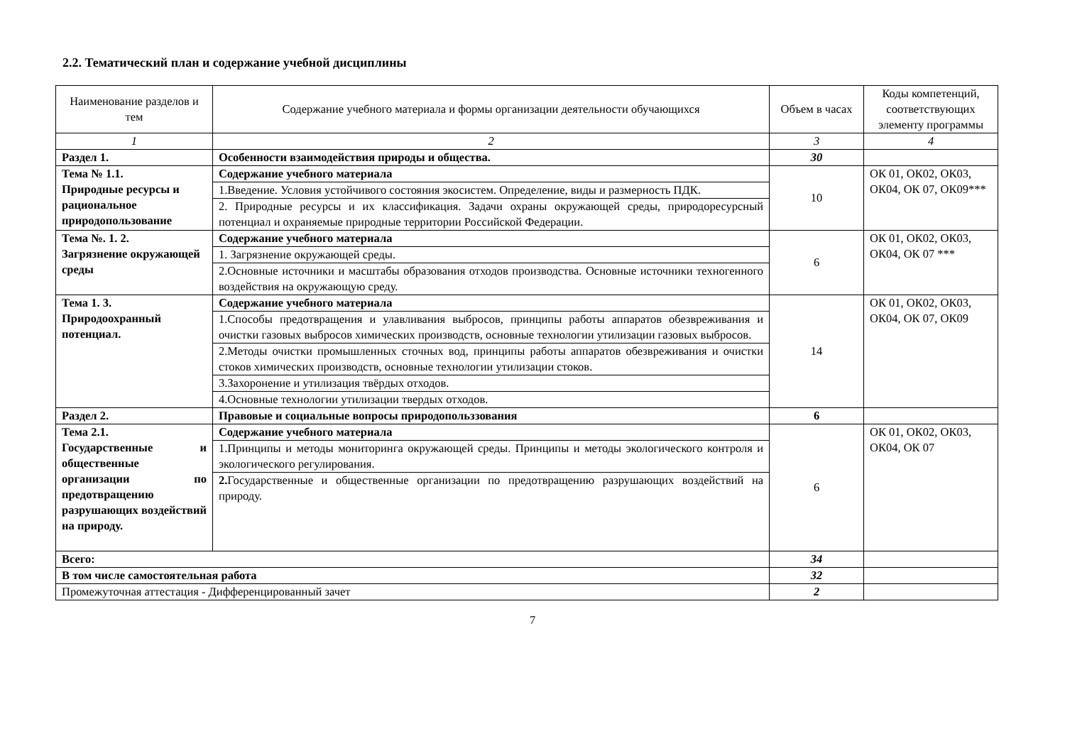2.2. Тематический план и содержание учебной дисциплины
| Наименование разделов и тем | Содержание учебного материала и формы организации деятельности обучающихся | Объем в часах | Коды компетенций, соответствующих элементу программы |
| --- | --- | --- | --- |
| 1 | 2 | 3 | 4 |
| Раздел 1. | Особенности взаимодействия природы и общества. | 30 | |
| Тема № 1.1. Природные ресурсы и рациональное природопользование | Содержание учебного материала | 10 | ОК 01, ОК02, ОК03, ОК04, ОК 07, ОК09*** |
| | 1.Введение. Условия устойчивого состояния экосистем. Определение, виды и размерность ПДК. | | |
| | 2. Природные ресурсы и их классификация. Задачи охраны окружающей среды, природоресурсный потенциал и охраняемые природные территории Российской Федерации. | | |
| Тема №. 1. 2. Загрязнение окружающей среды | Содержание учебного материала | 6 | ОК 01, ОК02, ОК03, ОК04, ОК 07 *** |
| | 1. Загрязнение окружающей среды. | | |
| | 2.Основные источники и масштабы образования отходов производства. Основные источники техногенного воздействия на окружающую среду. | | |
| Тема 1. 3. Природоохранный потенциал. | Содержание учебного материала | 14 | ОК 01, ОК02, ОК03, ОК04, ОК 07, ОК09 |
| | 1.Способы предотвращения и улавливания выбросов, принципы работы аппаратов обезвреживания и очистки газовых выбросов химических производств, основные технологии утилизации газовых выбросов. | | |
| | 2.Методы очистки промышленных сточных вод, принципы работы аппаратов обезвреживания и очистки стоков химических производств, основные технологии утилизации стоков. | | |
| | 3.Захоронение и утилизация твёрдых отходов. | | |
| | 4.Основные технологии утилизации твердых отходов. | | |
| Раздел 2. | Правовые и социальные вопросы природопольззования | 6 | |
| Тема 2.1. Государственные и общественные организации по предотвращению разрушающих воздействий на природу. | Содержание учебного материала | 6 | ОК 01, ОК02, ОК03, ОК04, ОК 07 |
| | 1.Принципы и методы мониторинга окружающей среды. Принципы и методы экологического контроля и экологического регулирования. | | |
| | 2. Государственные и общественные организации по предотвращению разрушающих воздействий на природу. | | |
| Всего: | | 34 | |
| В том числе самостоятельная работа | | 32 | |
| Промежуточная аттестация - Дифференцированный зачет | | 2 | |
7